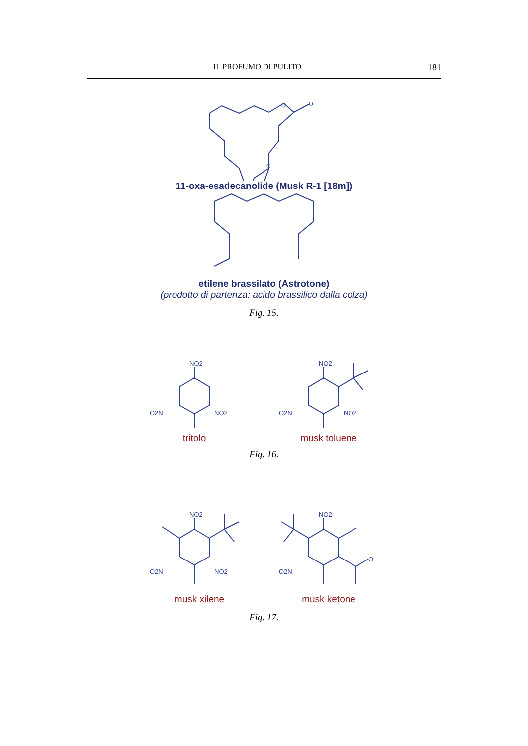IL PROFUMO DI PULITO 181
O
O
O
11-oxa-esadecanolide (Musk R-1 [18m])
etilene brassilato (Astrotone)
(prodotto di partenza: acido brassilico dalla colza)
Fig. 15.
NO2
O2N
NO2
tritolo
NO2
O2N
NO2
musk toluene
Fig. 16.
NO2
O2N
NO2
musk xilene
NO2
O2N
O
musk ketone
Fig. 17.